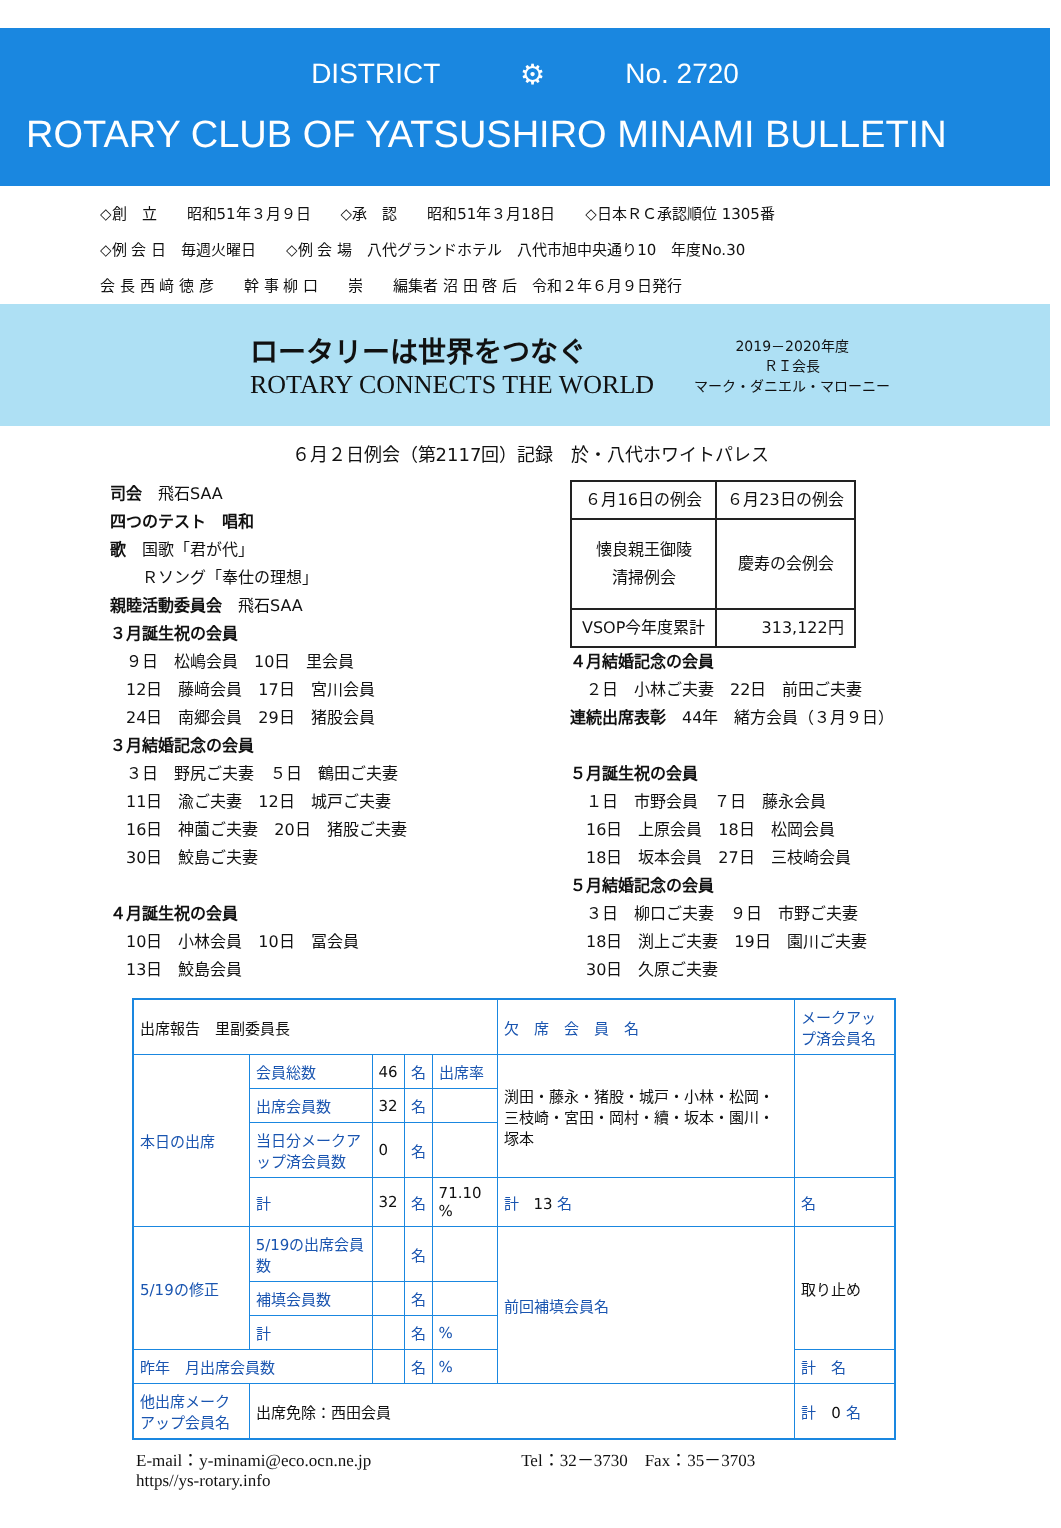DISTRICT ⚙ No. 2720
ROTARY CLUB OF YATSUSHIRO MINAMI BULLETIN
◇創　立　　昭和51年３月９日　　◇承　認　　昭和51年３月18日　　◇日本ＲＣ承認順位 1305番
◇例 会 日　毎週火曜日　　◇例 会 場　八代グランドホテル　八代市旭中央通り10　年度No.30
会 長 西 﨑 徳 彦　　幹 事 柳 口　　崇　　編集者 沼 田 啓 后　令和２年６月９日発行
ロータリーは世界をつなぐ
ROTARY CONNECTS THE WORLD
2019－2020年度
ＲＩ会長
マーク・ダニエル・マローニー
６月２日例会（第2117回）記録　於・八代ホワイトパレス
司会　飛石SAA
四つのテスト　唱和
歌　国歌「君が代」
　　Ｒソング「奉仕の理想」
親睦活動委員会　飛石SAA
３月誕生祝の会員
　９日　松嶋会員　10日　里会員
　12日　藤﨑会員　17日　宮川会員
　24日　南郷会員　29日　猪股会員
３月結婚記念の会員
　３日　野尻ご夫妻　５日　鶴田ご夫妻
　11日　渝ご夫妻　12日　城戸ご夫妻
　16日　神薗ご夫妻　20日　猪股ご夫妻
　30日　鮫島ご夫妻
４月誕生祝の会員
　10日　小林会員　10日　冨会員
　13日　鮫島会員
| ６月16日の例会 | ６月23日の例会 |
| 懐良親王御陵 清掃例会 | 慶寿の会例会 |
| VSOP今年度累計 | 313,122円 |
４月結婚記念の会員
　２日　小林ご夫妻　22日　前田ご夫妻
連続出席表彰　44年　緒方会員（３月９日）
５月誕生祝の会員
　１日　市野会員　７日　藤永会員
　16日　上原会員　18日　松岡会員
　18日　坂本会員　27日　三枝崎会員
５月結婚記念の会員
　３日　柳口ご夫妻　９日　市野ご夫妻
　18日　渕上ご夫妻　19日　園川ご夫妻
　30日　久原ご夫妻
| 出席報告 里副委員長 | | | | | 欠 席 会 員 名 | | メークアップ済会員名 |
| 本日の出席 | 会員総数 | 46 | 名 | 出席率 | 渕田・藤永・猪股・城戸・小林・松岡・三枝崎・宮田・岡村・續・坂本・園川・塚本 | | |
| | 出席会員数 | 32 | 名 | | | | |
| | 当日分メークアップ済会員数 | 0 | 名 | | | | |
| | 計 | 32 | 名 | 71.10 % | 計 13 名 | | 名 |
| 5/19の修正 | 5/19の出席会員数 | | 名 | | 前回補填会員名 | 取り止め | |
| | 補填会員数 | | 名 | | | | |
| | 計 | | 名 | % | | | |
| 昨年 月出席会員数 | | | 名 | % | | 計 名 | |
| 他出席メークアップ会員名 | 出席免除：西田会員 | | | | | | 計 0 名 |
E-mail：y-minami@eco.ocn.ne.jp
https//ys-rotary.info
Tel：32－3730　Fax：35－3703